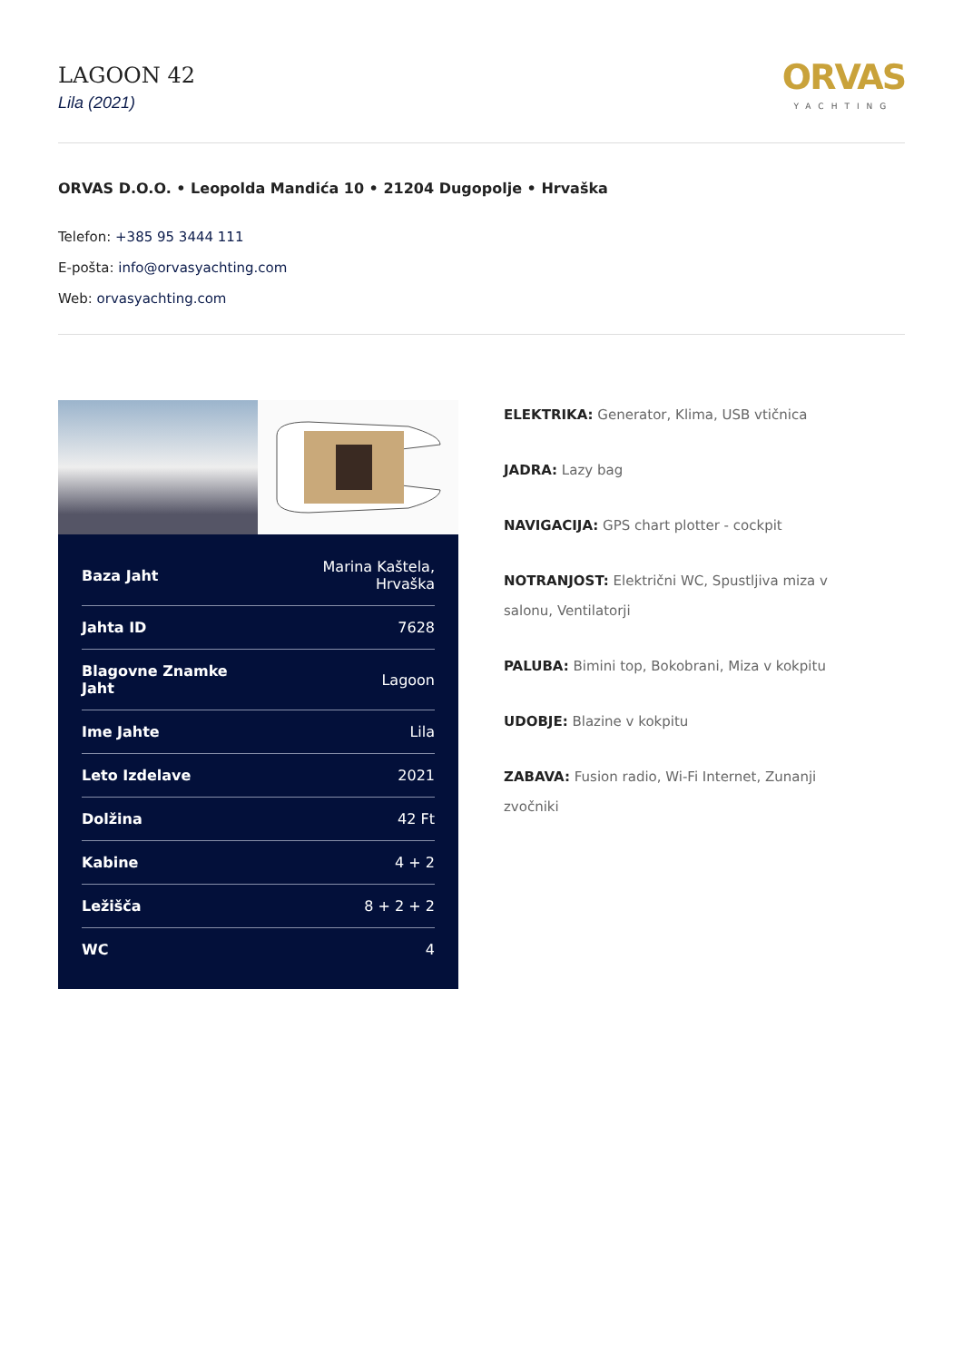LAGOON 42
Lila (2021)
ORVAS
YACHTING
ORVAS D.O.O. • Leopolda Mandića 10 • 21204 Dugopolje • Hrvaška
Telefon: +385 95 3444 111
E-pošta: info@orvasyachting.com
Web: orvasyachting.com
| Baza Jaht | Marina Kaštela, Hrvaška |
| Jahta ID | 7628 |
| Blagovne Znamke Jaht | Lagoon |
| Ime Jahte | Lila |
| Leto Izdelave | 2021 |
| Dolžina | 42 Ft |
| Kabine | 4 + 2 |
| Ležišča | 8 + 2 + 2 |
| WC | 4 |
ELEKTRIKA: Generator, Klima, USB vtičnica
JADRA: Lazy bag
NAVIGACIJA: GPS chart plotter - cockpit
NOTRANJOST: Električni WC, Spustljiva miza v salonu, Ventilatorji
PALUBA: Bimini top, Bokobrani, Miza v kokpitu
UDOBJE: Blazine v kokpitu
ZABAVA: Fusion radio, Wi-Fi Internet, Zunanji zvočniki